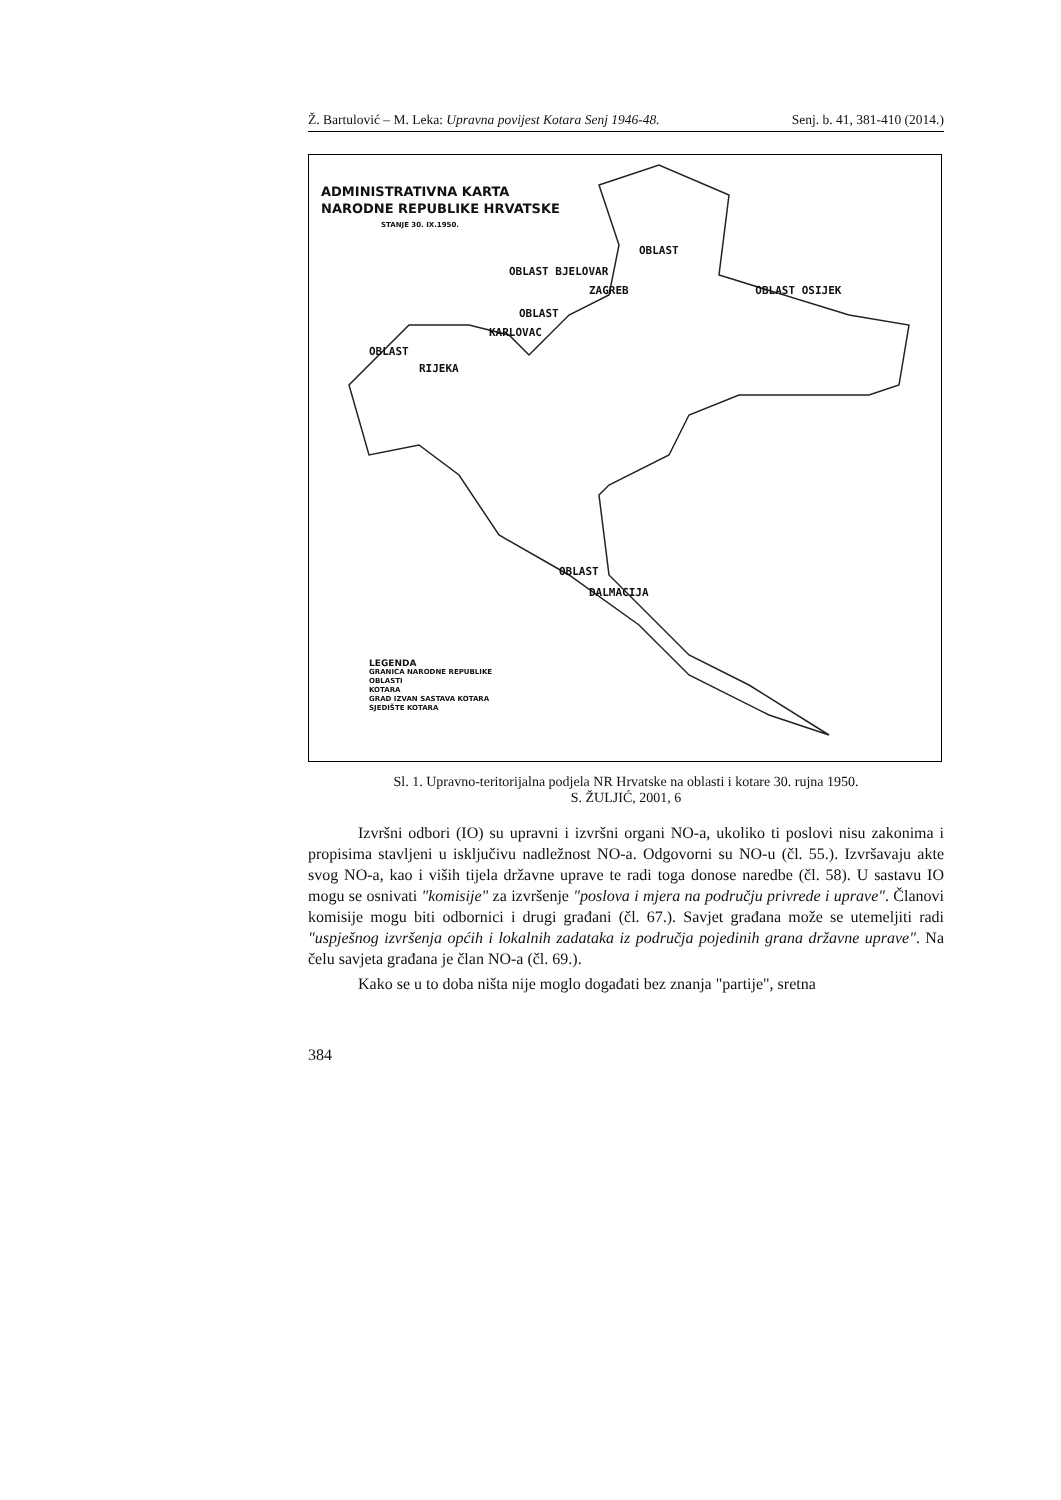Ž. Bartulović – M. Leka: Upravna povijest Kotara Senj 1946-48. Senj. b. 41, 381-410 (2014.)
ADMINISTRATIVNA KARTA
NARODNE REPUBLIKE HRVATSKE
STANJE 30. IX.1950.
OBLAST
OBLAST BJELOVAR
ZAGREB OBLAST OSIJEK
OBLAST
KARLOVAC
OBLAST
RIJEKA
OBLAST
DALMACIJA
LEGENDA
GRANICA NARODNE REPUBLIKE
OBLASTI
KOTARA
GRAD IZVAN SASTAVA KOTARA
SJEDIŠTE KOTARA
Sl. 1. Upravno-teritorijalna podjela NR Hrvatske na oblasti i kotare 30. rujna 1950.
S. ŽULJIĆ, 2001, 6
Izvršni odbori (IO) su upravni i izvršni organi NO-a, ukoliko ti poslovi nisu zakonima i propisima stavljeni u isključivu nadležnost NO-a. Odgovorni su NO-u (čl. 55.). Izvršavaju akte svog NO-a, kao i viših tijela državne uprave te radi toga donose naredbe (čl. 58). U sastavu IO mogu se osnivati "komisije" za izvršenje "poslova i mjera na području privrede i uprave". Članovi komisije mogu biti odbornici i drugi građani (čl. 67.). Savjet građana može se utemeljiti radi "uspješnog izvršenja općih i lokalnih zadataka iz područja pojedinih grana državne uprave". Na čelu savjeta građana je član NO-a (čl. 69.).
Kako se u to doba ništa nije moglo događati bez znanja "partije", sretna
384